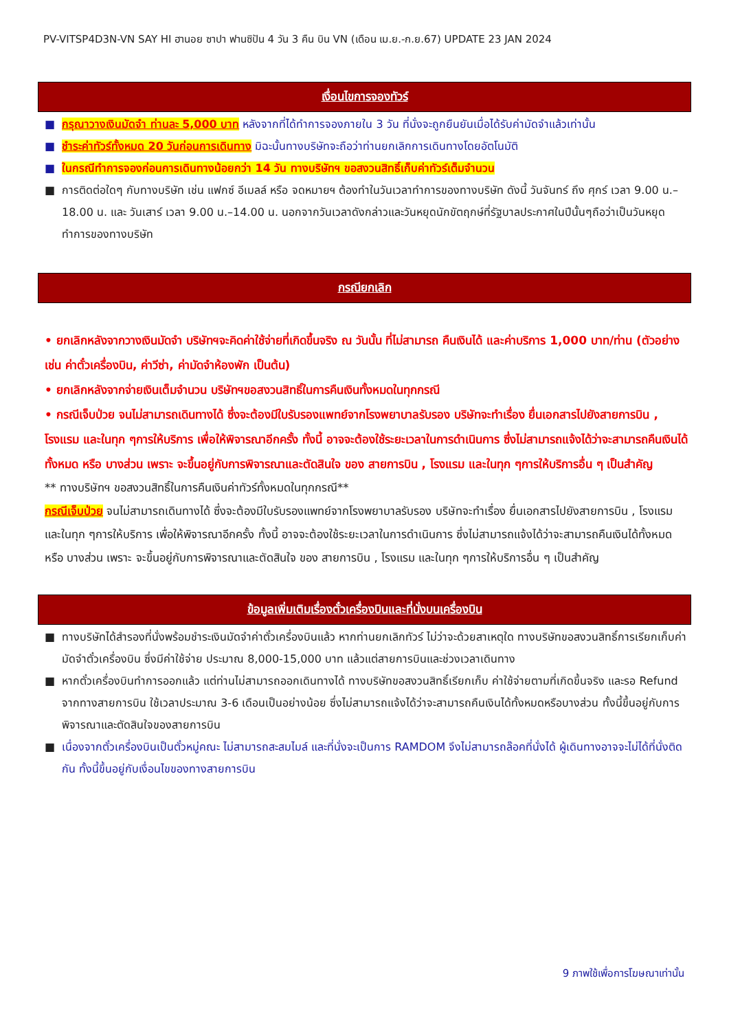PV-VITSP4D3N-VN SAY HI ฮานอย ซาปา ฟานซิปัน 4 วัน 3 คืน บิน VN (เดือน เม.ย.-ก.ย.67) UPDATE 23 JAN 2024
เงื่อนไขการจองทัวร์
■ กรุณาวางเงินมัดจำ ท่านละ 5,000 บาท หลังจากที่ได้ทำการจองภายใน 3 วัน ที่นั่งจะถูกยืนยันเมื่อได้รับค่ามัดจำแล้วเท่านั้น
■ ชำระค่าทัวร์ทั้งหมด 20 วันก่อนการเดินทาง มิฉะนั้นทางบริษัทจะถือว่าท่านยกเลิกการเดินทางโดยอัตโนมัติ
■ ในกรณีทำการจองก่อนการเดินทางน้อยกว่า 14 วัน ทางบริษัทฯ ขอสงวนสิทธิ์เก็บค่าทัวร์เต็มจำนวน
■ การติดต่อใดๆ กับทางบริษัท เช่น แฟกซ์ อีเมลล์ หรือ จดหมายฯ ต้องทำในวันเวลาทำการของทางบริษัท ดังนี้ วันจันทร์ ถึง ศุกร์ เวลา 9.00 น.–18.00 น. และ วันเสาร์ เวลา 9.00 น.–14.00 น. นอกจากวันเวลาดังกล่าวและวันหยุดนักขัตฤกษ์ที่รัฐบาลประกาศในปีนั้นๆถือว่าเป็นวันหยุดทำการของทางบริษัท
กรณียกเลิก
• ยกเลิกหลังจากวางเงินมัดจำ บริษัทฯจะคิดค่าใช้จ่ายที่เกิดขึ้นจริง ณ วันนั้น ที่ไม่สามารถ คืนเงินได้ และค่าบริการ 1,000 บาท/ท่าน (ตัวอย่างเช่น ค่าตั๋วเครื่องบิน, ค่าวีซ่า, ค่ามัดจำห้องพัก เป็นต้น)
• ยกเลิกหลังจากจ่ายเงินเต็มจำนวน บริษัทฯขอสงวนสิทธิ์ในการคืนเงินทั้งหมดในทุกกรณี
• กรณีเจ็บป่วย จนไม่สามารถเดินทางได้ ซึ่งจะต้องมีใบรับรองแพทย์จากโรงพยาบาลรับรอง บริษัทจะทำเรื่อง ยื่นเอกสารไปยังสายการบิน , โรงแรม และในทุก ๆการให้บริการ เพื่อให้พิจารณาอีกครั้ง ทั้งนี้ อาจจะต้องใช้ระยะเวลาในการดำเนินการ ซึ่งไม่สามารถแจ้งได้ว่าจะสามารถคืนเงินได้ทั้งหมด หรือ บางส่วน เพราะ จะขึ้นอยู่กับการพิจารณาและตัดสินใจ ของ สายการบิน , โรงแรม และในทุก ๆการให้บริการอื่น ๆ เป็นสำคัญ
** ทางบริษัทฯ ขอสงวนสิทธิ์ในการคืนเงินค่าทัวร์ทั้งหมดในทุกกรณี**
กรณีเจ็บป่วย จนไม่สามารถเดินทางได้ ซึ่งจะต้องมีใบรับรองแพทย์จากโรงพยาบาลรับรอง บริษัทจะทำเรื่อง ยื่นเอกสารไปยังสายการบิน , โรงแรม และในทุก ๆการให้บริการ เพื่อให้พิจารณาอีกครั้ง ทั้งนี้ อาจจะต้องใช้ระยะเวลาในการดำเนินการ ซึ่งไม่สามารถแจ้งได้ว่าจะสามารถคืนเงินได้ทั้งหมด หรือ บางส่วน เพราะ จะขึ้นอยู่กับการพิจารณาและตัดสินใจ ของ สายการบิน , โรงแรม และในทุก ๆการให้บริการอื่น ๆ เป็นสำคัญ
ข้อมูลเพิ่มเติมเรื่องตั๋วเครื่องบินและที่นั่งบนเครื่องบิน
■ ทางบริษัทได้สำรองที่นั่งพร้อมชำระเงินมัดจำค่าตั๋วเครื่องบินแล้ว หากท่านยกเลิกทัวร์ ไม่ว่าจะด้วยสาเหตุใด ทางบริษัทขอสงวนสิทธิ์การเรียกเก็บค่ามัดจำตั๋วเครื่องบิน ซึ่งมีค่าใช้จ่าย ประมาณ 8,000-15,000 บาท แล้วแต่สายการบินและช่วงเวลาเดินทาง
■ หากตั๋วเครื่องบินทำการออกแล้ว แต่ท่านไม่สามารถออกเดินทางได้ ทางบริษัทขอสงวนสิทธิ์เรียกเก็บ ค่าใช้จ่ายตามที่เกิดขึ้นจริง และรอ Refund จากทางสายการบิน ใช้เวลาประมาณ 3-6 เดือนเป็นอย่างน้อย ซึ่งไม่สามารถแจ้งได้ว่าจะสามารถคืนเงินได้ทั้งหมดหรือบางส่วน ทั้งนี้ขึ้นอยู่กับการพิจารณาและตัดสินใจของสายการบิน
■ เนื่องจากตั๋วเครื่องบินเป็นตั๋วหมู่คณะ ไม่สามารถสะสมไมล์ และที่นั่งจะเป็นการ RAMDOM จึงไม่สามารถล๊อคที่นั่งได้ ผู้เดินทางอาจจะไม่ได้ที่นั่งติดกัน ทั้งนี้ขึ้นอยู่กับเงื่อนไขของทางสายการบิน
9 ภาพใช้เพื่อการโฆษณาเท่านั้น